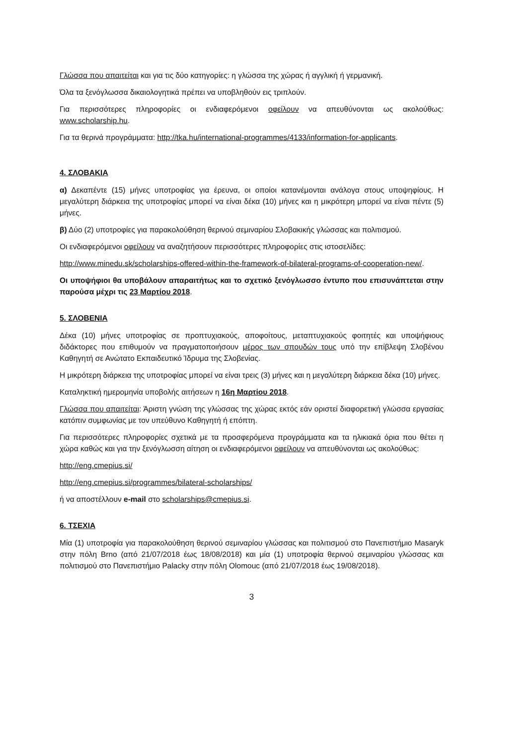Γλώσσα που απαιτείται και για τις δύο κατηγορίες: η γλώσσα της χώρας ή αγγλική ή γερμανική.
Όλα τα ξενόγλωσσα δικαιολογητικά πρέπει να υποβληθούν εις τριπλούν.
Για περισσότερες πληροφορίες οι ενδιαφερόμενοι οφείλουν να απευθύνονται ως ακολούθως: www.scholarship.hu.
Για τα θερινά προγράμματα: http://tka.hu/international-programmes/4133/information-for-applicants.
4. ΣΛΟΒΑΚΙΑ
α) Δεκαπέντε (15) μήνες υποτροφίας για έρευνα, οι οποίοι κατανέμονται ανάλογα στους υποψηφίους. Η μεγαλύτερη διάρκεια της υποτροφίας μπορεί να είναι δέκα (10) μήνες και η μικρότερη μπορεί να είναι πέντε (5) μήνες.
β) Δύο (2) υποτροφίες για παρακολούθηση θερινού σεμιναρίου Σλοβακικής γλώσσας και πολιτισμού.
Οι ενδιαφερόμενοι οφείλουν να αναζητήσουν περισσότερες πληροφορίες στις ιστοσελίδες:
http://www.minedu.sk/scholarships-offered-within-the-framework-of-bilateral-programs-of-cooperation-new/.
Οι υποψήφιοι θα υποβάλουν απαραιτήτως και το σχετικό ξενόγλωσσο έντυπο που επισυνάπτεται στην παρούσα μέχρι τις 23 Μαρτίου 2018.
5. ΣΛΟΒΕΝΙΑ
Δέκα (10) μήνες υποτροφίας σε προπτυχιακούς, αποφοίτους, μεταπτυχιακούς φοιτητές και υποψήφιους διδάκτορες που επιθυμούν να πραγματοποιήσουν μέρος των σπουδών τους υπό την επίβλεψη Σλοβένου Καθηγητή σε Ανώτατο Εκπαιδευτικό Ίδρυμα της Σλοβενίας.
Η μικρότερη διάρκεια της υποτροφίας μπορεί να είναι τρεις (3) μήνες και η μεγαλύτερη διάρκεια δέκα (10) μήνες.
Καταληκτική ημερομηνία υποβολής αιτήσεων η 16η Μαρτίου 2018.
Γλώσσα που απαιτείται: Άριστη γνώση της γλώσσας της χώρας εκτός εάν οριστεί διαφορετική γλώσσα εργασίας κατόπιν συμφωνίας με τον υπεύθυνο Καθηγητή ή επόπτη.
Για περισσότερες πληροφορίες σχετικά με τα προσφερόμενα προγράμματα και τα ηλικιακά όρια που θέτει η χώρα καθώς και για την ξενόγλωσση αίτηση οι ενδιαφερόμενοι οφείλουν να απευθύνονται ως ακολούθως:
http://eng.cmepius.si/
http://eng.cmepius.si/programmes/bilateral-scholarships/
ή να αποστέλλουν e-mail στο scholarships@cmepius.si.
6. ΤΣΕΧΙΑ
Μία (1) υποτροφία για παρακολούθηση θερινού σεμιναρίου γλώσσας και πολιτισμού στο Πανεπιστήμιο Masaryk στην πόλη Brno (από 21/07/2018 έως 18/08/2018) και μία (1) υποτροφία θερινού σεμιναρίου γλώσσας και πολιτισμού στο Πανεπιστήμιο Palacky στην πόλη Olomouc (από 21/07/2018 έως 19/08/2018).
3